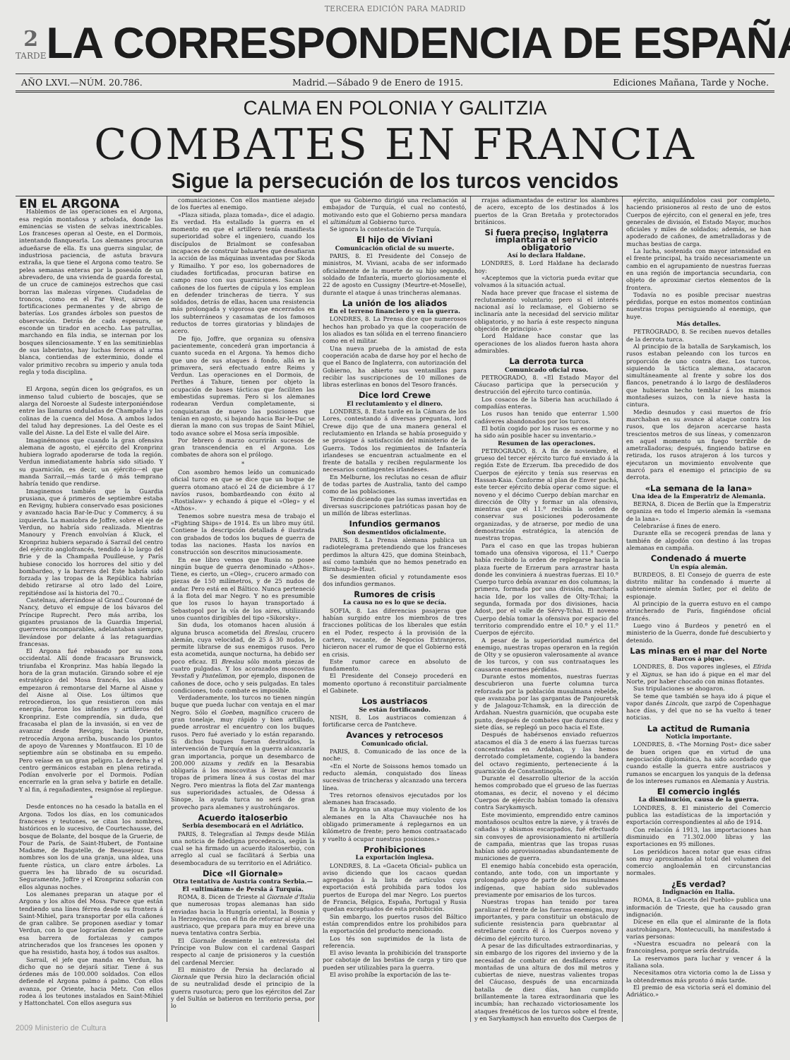TERCERA EDICIÓN PARA MADRID
2
TARDE
LA CORRESPONDENCIA DE ESPAÑA
AÑO LXVI.—NÚM. 20.786. Madrid.—Sábado 9 de Enero de 1915. Ediciones Mañana, Tarde y Noche.
CALMA EN POLONIA Y GALITZIA
COMBATES EN FRANCIA
Sigue la persecución de los turcos vencidos
EN EL ARGONA
Hablemos de las operaciones en el Argona, esa región montañosa y arbolada, donde las eminencias se visten de selvas inextricables. Los franceses operan al Oeste, en el Dormois, intentando flanquearla. Los alemanes procuran adueñarse de ella. Es una guerra singular, de industriosa paciencia, de astuta bravura extraña, la que tiene el Argona como teatro. Se pelea semanas enteras por la posesión de un abrevadero, de una vivienda de guarda forestal, de un cruce de caminejos estrechos que casi borran las malezas vírgenes. Ciudadelas de troncos, como en el Far West, sirven de fortificaciones permanentes y de abrigo de baterías. Los grandes árboles son puestos de observación. Detrás de cada espesura, se esconde un tirador en acecho. Las patrullas, marchando en fila india, se internan por los bosques silenciosamente. Y en las semitinieblas de sus laberintos, hay luchas feroces al arma blanca, contiendas de exterminio, donde el valor primitivo recobra su imperio y anula toda regla y toda disciplina.
*
El Argona, según dicen los geógrafos, es un inmenso talud cubierto de boscajes, que se alarga del Noroeste al Sudeste interponiéndose entre las llanuras onduladas de Champaña y las colinas de la cuenca del Mosa. A ambos lados del talud hay depresiones. La del Oeste es el valle del Aisne. La del Este el valle del Aire.
Imaginémonos que cuando la gran ofensiva alemana de agosto, el ejército del Kronprinz hubiera logrado apoderarse de toda la región. Verdun inmediatamente habría sido sitiado. Y su guarnición, es decir, un ejército—el que manda Sarrail,—más tarde ó más temprano habría tenido que rendirse.
Imaginemos también que la Guardia prusiana, que á primeros de septiembre estaba en Revigny, hubiera conservado esas posiciones y avanzado hacia Bar-le-Duc y Commercy, á su izquierda. La maniobra de Joffre, sobre el eje de Verdun, no habría sido realizada. Mientras Manoury y French envolvían á Kluck, el Kronprinz hubiera separado á Sarrail del centro del ejército anglofrancés, tendido á lo largo del Brie y de la Champaña Pouilleuse, y París hubiese conocido los horrores del sitio y del bombardeo, y la barrera del Este habría sido forzada y las tropas de la República habrían debido retirarse al otro lado del Loire, repitiéndose así la historia del 70...
Castelnau, aferrándose al Grand Couronné de Nancy, detuvo el empuje de los bávaros del Príncipe Ruprecht. Pero más arriba, los gigantes prusianos de la Guardia Imperial, guerreros incomparables, adelantaban siempre, llevándose por delante á las retaguardias francesas.
El Argona fué rebasado por su zona occidental. Allí donde fracasara Brunswick, triunfaba el Kronprinz. Mas había llegado la hora de la gran mutación. Girando sobre el eje estratégico del Mosa francés, los aliados empezaron á remontarse del Marne al Aisne y del Aisne al Oise. Los últimos que retrocedieron, los que resistieron con más energía, fueron los infantes y artilleros del Kronprinz. Este comprendía, sin duda, que fracasaba el plan de la invasión, si en vez de avanzar desde Revigny, hacia Oriente, retrocedía Argona arriba, buscando los puntos de apoyo de Varennes y Montfaucon. El 10 de septiembre aún se obstinaba en su empeño. Pero veíase en un gran peligro. La derecha y el centro germánicos estaban en plena retirada. Podían envolverle por el Dormois. Podían encerrarle en la gran selva y batirle en detalle. Y al fin, á regañadientes, resignóse al repliegue.
*
Desde entonces no ha cesado la batalla en el Argona. Todos los días, en los comunicados franceses y teutones, se citan los nombres, históricos en lo sucesivo, de Courtechausse, del bosque de Bolante, del bosque de la Gruerie, de Four de París, de Saint-Hubert, de Fontaine Madame, de Bagatelle, de Beausejour. Esos nombres son los de una granja, una aldea, una fuente rústica, un claro entre árboles. La guerra les ha librado de su oscuridad. Seguramente, Joffre y el Kronprinz soñarán con ellos algunas noches.
Los alemanes preparan un ataque por el Argona y los altos del Mosa. Parece que están tendiendo una línea férrea desde su frontera á Saint-Mihiel, para transportar por ella cañones de gran calibre. Se proponen asediar y tomar Verdun, con lo que lograrían demoler en parte esa barrera de fortalezas y campos atrincherados que los franceses les oponen y que ha resistido, hasta hoy, á todos sus asaltos.
Sarrail, el jefe que manda en Verdun, ha dicho que no se dejará sitiar. Tiene á sus órdenes más de 100.000 soldados. Con ellos defiende el Argona palmo á palmo. Con ellos avanza, por Oriente, hacia Metz. Con ellos rodea á los teutones instalados en Saint-Mihiel y Hattonchatel. Con ellos asegura sus
comunicaciones. Con ellos mantiene alejado de los fuertes al enemigo.
«Plaza sitiada, plaza tomada», dice el adagio. Es verdad. Ha estallado la guerra en el momento en que el artillero tenía manifiesta superioridad sobre el ingeniero, cuando los discípulos de Brialmont se confesaban incapaces de construir baluartes que desafiaran la acción de las máquinas inventadas por Skoda y Rimailho. Y por eso, los gobernadores de ciudades fortificadas, procuran batirse en campo raso con sus guarniciones. Sacan los cañones de los fuertes de cúpula y los emplean en defender trincheras de tierra. Y sus soldados, detrás de ellas, hacen una resistencia más prolongada y vigorosa que encerrados en los subterráneos y casamatas de los famosos reductos de torres giratorias y blindajes de acero.
De fijo, Joffre, que organiza su ofensiva pacientemente, concederá gran importancia á cuanto suceda en el Argona. Ya hemos dicho que uno de sus ataques á fondo, allá en la primavera, será efectuado entre Reims y Verdun. Las operaciones en el Dormois, de Perthes á Tahure, tienen por objeto la ocupación de bases tácticas que faciliten las embestidas supremas. Pero si los alemanes rodearan Verdun completamente, si conquistaran de nuevo las posiciones que tenían en agosto, si bajando hacia Bar-le-Duc se dieran la mano con sus tropas de Saint Mihiel, todo avance sobre el Mosa sería imposible.
Por febrero ó marzo ocurrirán sucesos de gran transcendencia en el Argona. Los combates de ahora son el prólogo.
*
Con asombro hemos leído un comunicado oficial turco en que se dice que un buque de guerra otomano atacó el 24 de diciembre á 17 navíos rusos, bombardeando con éxito al «Rostislaw» y echando á pique el «Oleg» y el «Athos».
Tenemos sobre nuestra mesa de trabajo el «Fighting Ships» de 1914. Es un libro muy útil. Contiene la descripción detallada é ilustrada con grabados de todos los buques de guerra de todas las naciones. Hasta los navíos en construcción son descritos minuciosamente.
En ese libro vemos que Rusia no posee ningún buque de guerra denominado «Athos». Tiene, es cierto, un «Oleg», crucero armado con piezas de 150 milímetros, y de 25 nudos de andar. Pero está en el Báltico. Nunca perteneció á la flota del mar Negro. Y no es presumible que los rusos lo hayan transportado á Sebastopol por la vía de los aires, utilizando unos cuantos dirigibles del tipo «Sikorsky».
Sin duda, los otomanos hacen alusión á alguna brusca acometida del Breslau, crucero alemán, cuya velocidad, de 25 á 30 nudos, le permite librarse de sus enemigos rusos. Pero esta acometida, aunque nocturna, ha debido ser poco eficaz. El Breslau sólo monta piezas de cuatro pulgadas. Y los acorazados moscovitas Yevstafi y Pantelimon, por ejemplo, disponen de cañones de doce, ocho y seis pulgadas. En tales condiciones, todo combate es imposible.
Verdaderamente, los turcos no tienen ningún buque que pueda luchar con ventaja en el mar Negro. Sólo el Goeben, magnífico crucero de gran tonelaje, muy rápido y bien artillado, puede arrostrar el encuentro con los buques rusos. Pero fué averiado y lo están reparando. Si dichos buques fueran destruidos, la intervención de Turquía en la guerra alcanzaría gran importancia, porque un desembarco de 200.000 nizams y redifs en la Besarabia obligaría á los moscovitas á llevar muchas tropas de primera línea á sus costas del mar Negro. Pero mientras la flota del Zar mantenga sus superioridades actuales, de Odessa á Sinope, la ayuda turca no será de gran provecho para alemanes y austrohúngaros.
Acuerdo italoserbio
Serbia desembocará en el Adriático.
PARIS, 8. Telegrafían al Temps desde Milán una noticia de fidedigna procedencia, según la cual se ha firmado un acuerdo italoserbio, con arreglo al cual se facilitará á Serbia una desembocadura de su territorio en el Adriático.
Dice «Il Giornale»
Otra tentativa de Austria contra Serbia.—El «ultimátum» de Persia á Turquía.
ROMA, 8. Dicen de Trieste al Giornale d'Italia que numerosas tropas alemanas han sido enviadas hacia la Hungría oriental, la Bosnia y la Herzegovina, con el fin de reforzar al ejército austriaco, que prepara para muy en breve una nueva tentativa contra Serbia.
El Giornale desmiente la entrevista del Príncipe von Bulow con el cardenal Gaspari respecto al canje de prisioneros y la cuestión del cardenal Mercier.
El ministro de Persia ha declarado al Giornale que Persia hizo la declaración oficial de su neutralidad desde el principio de la guerra rusoturca; pero que los ejércitos del Zar y del Sultán se batieron en territorio persa, por lo
que su Gobierno dirigió una reclamación al embajador de Turquía, el cual no contestó, motivando esto que el Gobierno persa mandara el ultimátum al Gobierno turco.
Se ignora la contestación de Turquía.
El hijo de Viviani
Comunicación oficial de su muerte.
PARIS, 8. El Presidente del Consejo de ministros, M. Viviani, acaba de ser informado oficialmente de la muerte de su hijo segundo, soldado de Infantería, muerto gloriosamente el 22 de agosto en Cussigny (Meurtre-et-Moselle), durante el ataque á unas trincheras alemanas.
La unión de los aliados
En el terreno financiero y en la guerra.
LONDRES, 8. La Prensa dice que numerosos hechos han probado ya que la cooperación de los aliados es tan sólida en el terreno financiero como en el militar.
Una nueva prueba de la amistad de esta cooperación acaba de darse hoy por el hecho de que el Banco de Inglaterra, con autorización del Gobierno, ha abierto sus ventanillas para recibir las suscripciones de 10 millones de libras esterlinas en bonos del Tesoro francés.
Dice lord Crewe
El reclutamiento y el dinero.
LONDRES, 8. Esta tarde en la Cámara de los Lores, contestando á diversas preguntas, lord Crewe dijo que de una manera general el reclutamiento en Irlanda se había proseguido y se prosigue á satisfacción del ministerio de la Guerra. Todos los regimientos de Infantería irlandeses se encuentran actualmente en el frente de batalla y reciben regularmente los necesarios contingentes irlandeses.
En Melburne, los reclutas no cesan de afluir de todas partes de Australia, tanto del campo como de las poblaciones.
Terminó diciendo que las sumas invertidas en diversas suscripciones patrióticas pasan hoy de un millón de libras esterlinas.
Infundios germanos
Son desmentidos oficialmente.
PARIS, 8. La Prensa alemana publica un radiotelegrama pretendiendo que los franceses perdimos la altura 425, que domina Steinbach, así como también que no hemos penetrado en Birnhaup-le-Haut.
Se desmienten oficial y rotundamente esos dos infundios germanos.
Rumores de crisis
La causa no es lo que se decía.
SOFIA, 8. Las diferencias pasajeras que habían surgido entre los miembros de tres fracciones políticas de los liberales que están en el Poder, respecto á la provisión de la cartera, vacante, de Negocios Extranjeros, hicieron nacer el rumor de que el Gobierno está en crisis.
Este rumor carece en absoluto de fundamento.
El Presidente del Consejo procederá en momento oportuno á reconstituir parcialmente el Gabinete.
Los austriacos
Se están fortificando.
NISH, 8. Los austriacos comienzan á fortificarse cerca de Pantcheve.
Avances y retrocesos
Comunicado oficial.
PARIS, 8. Comunicado de las once de la noche:
«En el Norte de Soissons hemos tomado un reducto alemán, conquistado dos líneas sucesivas de trincheras y alcanzado una tercera línea.
Tres retornos ofensivos ejecutados por los alemanes han fracasado.
En la Argona un ataque muy violento de los alemanes en la Alta Chavauchée nos ha obligado primeramente á replegarnos en un kilómetro de frente; pero hemos contraatacado y vuelto á ocupar nuestras posiciones.»
Prohibiciones
La exportación inglesa.
LONDRES, 8. La «Gaceta Oficial» publica un aviso diciendo que los cacaos quedan agregados á la lista de artículos cuya exportación está prohibida para todos los puertos de Europa del mar Negro. Los puertos de Francia, Bélgica, España, Portugal y Rusia quedan exceptuados de esta prohibición.
Sin embargo, los puertos rusos del Báltico están comprendidos entre los prohibidos para la exportación del producto mencionado.
Los tés son suprimidos de la lista de referencia.
El aviso levanta la prohibición del transporte por cabotaje de las bestias de carga y tiro que pueden ser utilizables para la guerra.
El aviso prohíbe la exportación de las te-
rrajas adiamantadas de estirar los alambres de acero, excepto de los destinados á los puertos de la Gran Bretaña y protectorados británicos.
Si fuera preciso, Inglaterra implantaría el servicio obligatorio
Así lo declara Haldane.
LONDRES, 8. Lord Haldane ha declarado hoy:
«Aceptemos que la victoria pueda evitar que volvamos á la situación actual.
Nada hace prever que fracase el sistema de reclutamiento voluntario; pero si el interés nacional así lo reclamase, el Gobierno se inclinaría ante la necesidad del servicio militar obligatorio, y no haría á este respecto ninguna objeción de principio.»
Lord Haldane hace constar que las operaciones de los aliados fueron hasta ahora admirables.
La derrota turca
Comunicado oficial ruso.
PETROGRADO, 8. «El Estado Mayor del Cáucaso participa que la persecución y destrucción del ejército turco continúa.
Los cosacos de la Siberia han acuchillado á compañías enteras.
Los rusos han tenido que enterrar 1.500 cadáveres abandonados por los turcos.
El botín cogido por los rusos es enorme y no ha sido aún posible hacer su inventario.»
Resumen de las operaciones.
PETROGRADO, 8. A fin de noviembre, el grueso del tercer ejército turco fué enviado á la región Este de Erzerum. Iba precedido de dos Cuerpos de ejército y tenía sus reservas en Hassan-Kaia. Conforme al plan de Enver pachá, este tercer ejército debía operar como sigue: el noveno y el décimo Cuerpo debían marchar en dirección de Olty y formar un ala ofensiva, mientras que el 11.º recibía la orden de conservar sus posiciones poderosamente organizadas, y de atraerse, por medio de una demostración estratégica, la atención de nuestras tropas.
Para el caso en que las tropas hubieran tomado una ofensiva vigorosa, el 11.º Cuerpo había recibido la orden de replegarse hacia la plaza fuerte de Erzerum para arrastrar hasta donde les conviniera á nuestras fuerzas. El 10.º Cuerpo turco debía avanzar en dos columnas; la primera, formada por una división, marcharía hacia Ide, por los valles de Olty-Tchai; la segunda, formada por dos divisiones, hacia Adost, por el valle de Sérvy-Tchai. El noveno Cuerpo debía tomar la ofensiva por espacio del territorio comprendido entre el 10.º y el 11.º Cuerpos de ejército.
A pesar de la superioridad numérica del enemigo, nuestras tropas operaron en la región de Olty y se opusieron valerosamente al avance de los turcos, y con sus contraataques les causaron enormes pérdidas.
Durante estos momentos, nuestras fuerzas descubrieron una fuerte columna turca reforzada por la población musulmana rebelde, que avanzaba por las gargantas de Panjouretsk y de Jalagouz-Tchamsk, en la dirección de Ardahan. Nuestra guarnición, que ocupaba este punto, después de combates que duraron diez y siete días, se replegó un poco hacia el Este.
Después de habérsenos enviado refuerzos atacamos el día 3 de enero á las fuerzas turcas concentradas en Ardaban, y las hemos derrotado completamente, cogiendo la bandera del octavo regimiento, perteneciente á la guarnición de Constantinopla.
Durante el desarrollo ulterior de la acción hemos comprobado que el grueso de las fuerzas otomanas, es decir, el noveno y el décimo Cuerpos de ejército habían tomado la ofensiva contra Sarykamysch.
Este movimiento, emprendido entre caminos montañosos ocultos entre la nieve, y á través de cañadas y abismos escarpados, fué efectuado sin convoyes de aprovisionamiento ni artillería de campaña, mientras que las tropas rusas habían sido aprovisionadas abundantemente de municiones de guerra.
El enemigo había concebido esta operación, contando, ante todo, con un importante y prolongado apoyo de parte de los musulmanes indígenas, que habían sido sublevados previamente por emisarios de los turcos.
Nuestras tropas han tenido por tarea paralizar el frente de las fuerzas enemigas, muy importantes, y para constituir un obstáculo de suficiente resistencia para quebrantar al estrellarse contra él á los Cuerpos noveno y décimo del ejército turco.
A pesar de las dificultades extraordinarias, y sin embargo de los rigores del invierno y de la necesidad de combatir en desfiladeros entre montañas de una altura de dos mil metros y cubiertas de nieve, nuestras valientes tropas del Cáucaso, después de una encarnizada batalla de diez días, han cumplido brillantemente la tarea extraordinaria que les incumbía; han rechazado victoriosamente los ataques frenéticos de los turcos sobre el frente, y en Sarykamysch han envuelto dos Cuerpos de
ejército, aniquilándolos casi por completo, haciendo prisioneros al resto de uno de estos Cuerpos de ejército, con el general en jefe, tres generales de división, el Estado Mayor, muchos oficiales y miles de soldados; además, se han apoderado de cañones, de ametralladoras y de muchas bestias de carga.
La lucha, sostenida con mayor intensidad en el frente principal, ha traído necesariamente un cambio en el agrupamiento de nuestras fuerzas en una región de importancia secundaria, con objeto de aproximar ciertos elementos de la frontera.
Todavía no es posible precisar nuestras pérdidas, porque en estos momentos continúan nuestras tropas persiguiendo al enemigo, que huye.
Más detalles.
PETROGRADO, 8. Se reciben nuevos detalles de la derrota turca.
Al principio de la batalla de Sarykamisch, los rusos estaban peleando con los turcos en proporción de uno contra diez. Los turcos, siguiendo la táctica alemana, atacaron simultáneamente al frente y sobre los dos flancos, penetrando á lo largo de desfiladeros que hubieran hecho temblar á los mismos montañeses suizos, con la nieve hasta la cintura.
Medio desnudos y casi muertos de frío marchaban en su avance al ataque contra los rusos, que los dejaron acercarse hasta trescientos metros de sus líneas, y comenzaron en aquel momento un fuego terrible de ametralladoras; después, fingiendo batirse en retirada, los rusos atrajeron á los turcos y ejecutaron un movimiento envolvente que marcó para el enemigo el principio de su derrota.
«La semana de la lana»
Una idea de la Emperatriz de Alemania.
BERNA, 8. Dicen de Berlín que la Emperatriz organiza en todo el Imperio alemán la «semana de la lana».
Celebraráse á fines de enero.
Durante ella se recogerá prendas de lana y también de algodón con destino á las tropas alemanas en campaña.
Condenado á muerte
Un espía alemán.
BURDEOS, 8. El Consejo de guerra de este distrito militar ha condenado á muerte al subteniente alemán Satler, por el delito de espionaje.
Al principio de la guerra estuvo en el campo atrincherado de París, fingiéndose oficial francés.
Luego vino á Burdeos y penetró en el ministerio de la Guerra, donde fué descubierto y detenido.
Las minas en el mar del Norte
Barcos á pique.
LONDRES, 8. Dos vapores ingleses, el Efrida y el Xignus, se han ido á pique en el mar del Norte, por haber chocado con minas flotantes.
Sus tripulaciones se ahogaron.
Se teme que también se haya ido á pique el vapor danés Lincoln, que zarpó de Copenhague hace días, y del que no se ha vuelto á tener noticias.
La actitud de Rumania
Noticia importante.
LONDRES, 8. «The Morning Post» dice saber de buen origen que en virtud de una negociación diplomática, ha sido acordado que cuando estalle la guerra entre austriacos y rumanos se encarguen los yanquis de la defensa de los intereses rumanos en Alemania y Austria.
El comercio inglés
La disminución, causa de la guerra.
LONDRES, 8. El ministerio del Comercio publica las estadísticas de la importación y exportación correspondientes al año de 1914.
Con relación á 1913, las importaciones han disminuido en 71.302.000 libras y las exportaciones en 95 millones.
Los periódicos hacen notar que esas cifras son muy aproximadas al total del volumen del comercio angloalemán en circunstancias normales.
¿Es verdad?
Indignación en Italia.
ROMA, 8. La «Gaceta del Pueblo» publica una información de Trieste, que ha causado gran indignación.
Dícese en ella que el almirante de la flota austrohúngara, Montecuculli, ha manifestado á varias personas:
«Nuestra escuadra no peleará con la francoinglesa, porque sería destruída.
La reservamos para luchar y vencer á la italiana sola.
Necesitamos otra victoria como la de Lissa y la obtendremos más pronto ó más tarde.
El premio de esa victoria será el dominio del Adriático.»
2009 Ministerio de Cultura